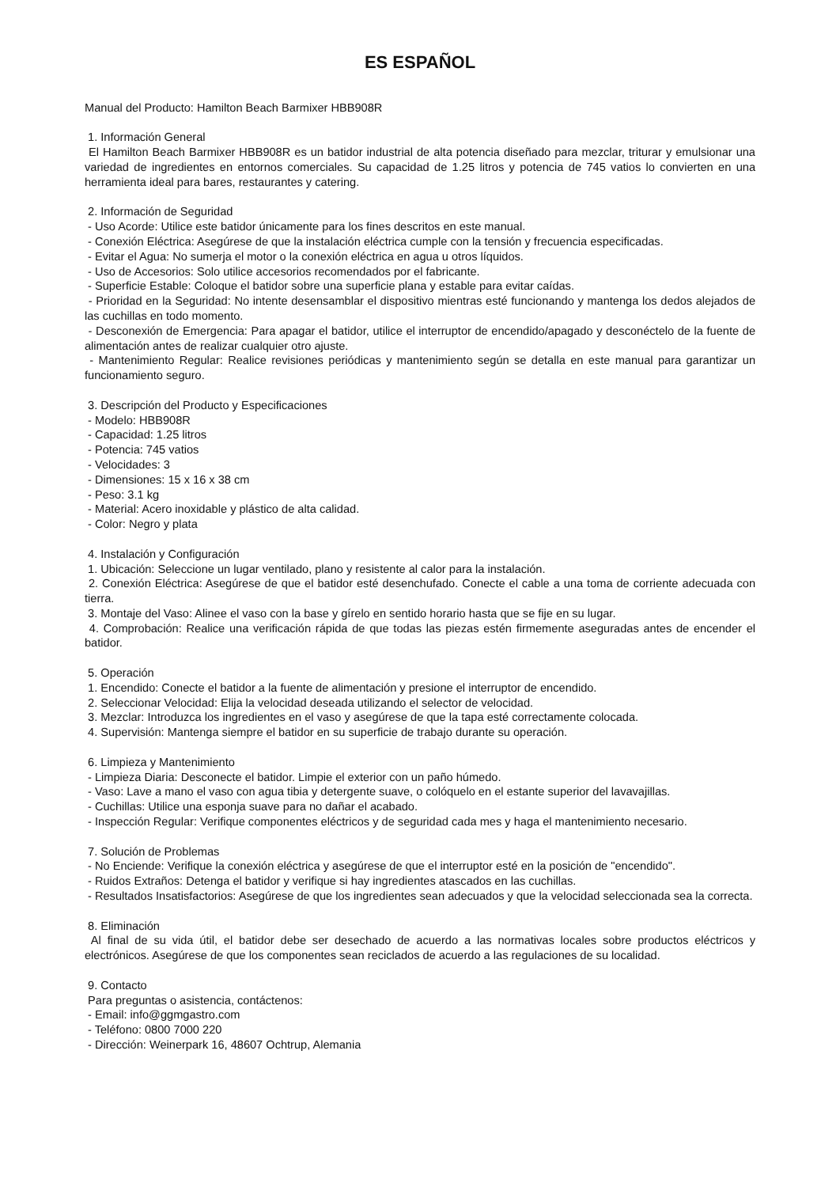ES ESPAÑOL
Manual del Producto: Hamilton Beach Barmixer HBB908R
1. Información General
El Hamilton Beach Barmixer HBB908R es un batidor industrial de alta potencia diseñado para mezclar, triturar y emulsionar una variedad de ingredientes en entornos comerciales. Su capacidad de 1.25 litros y potencia de 745 vatios lo convierten en una herramienta ideal para bares, restaurantes y catering.
2. Información de Seguridad
- Uso Acorde: Utilice este batidor únicamente para los fines descritos en este manual.
- Conexión Eléctrica: Asegúrese de que la instalación eléctrica cumple con la tensión y frecuencia especificadas.
- Evitar el Agua: No sumerja el motor o la conexión eléctrica en agua u otros líquidos.
- Uso de Accesorios: Solo utilice accesorios recomendados por el fabricante.
- Superficie Estable: Coloque el batidor sobre una superficie plana y estable para evitar caídas.
- Prioridad en la Seguridad: No intente desensamblar el dispositivo mientras esté funcionando y mantenga los dedos alejados de las cuchillas en todo momento.
- Desconexión de Emergencia: Para apagar el batidor, utilice el interruptor de encendido/apagado y desconéctelo de la fuente de alimentación antes de realizar cualquier otro ajuste.
- Mantenimiento Regular: Realice revisiones periódicas y mantenimiento según se detalla en este manual para garantizar un funcionamiento seguro.
3. Descripción del Producto y Especificaciones
- Modelo: HBB908R
- Capacidad: 1.25 litros
- Potencia: 745 vatios
- Velocidades: 3
- Dimensiones: 15 x 16 x 38 cm
- Peso: 3.1 kg
- Material: Acero inoxidable y plástico de alta calidad.
- Color: Negro y plata
4. Instalación y Configuración
1. Ubicación: Seleccione un lugar ventilado, plano y resistente al calor para la instalación.
2. Conexión Eléctrica: Asegúrese de que el batidor esté desenchufado. Conecte el cable a una toma de corriente adecuada con tierra.
3. Montaje del Vaso: Alinee el vaso con la base y gírelo en sentido horario hasta que se fije en su lugar.
4. Comprobación: Realice una verificación rápida de que todas las piezas estén firmemente aseguradas antes de encender el batidor.
5. Operación
1. Encendido: Conecte el batidor a la fuente de alimentación y presione el interruptor de encendido.
2. Seleccionar Velocidad: Elija la velocidad deseada utilizando el selector de velocidad.
3. Mezclar: Introduzca los ingredientes en el vaso y asegúrese de que la tapa esté correctamente colocada.
4. Supervisión: Mantenga siempre el batidor en su superficie de trabajo durante su operación.
6. Limpieza y Mantenimiento
- Limpieza Diaria: Desconecte el batidor. Limpie el exterior con un paño húmedo.
- Vaso: Lave a mano el vaso con agua tibia y detergente suave, o colóquelo en el estante superior del lavavajillas.
- Cuchillas: Utilice una esponja suave para no dañar el acabado.
- Inspección Regular: Verifique componentes eléctricos y de seguridad cada mes y haga el mantenimiento necesario.
7. Solución de Problemas
- No Enciende: Verifique la conexión eléctrica y asegúrese de que el interruptor esté en la posición de "encendido".
- Ruidos Extraños: Detenga el batidor y verifique si hay ingredientes atascados en las cuchillas.
- Resultados Insatisfactorios: Asegúrese de que los ingredientes sean adecuados y que la velocidad seleccionada sea la correcta.
8. Eliminación
Al final de su vida útil, el batidor debe ser desechado de acuerdo a las normativas locales sobre productos eléctricos y electrónicos. Asegúrese de que los componentes sean reciclados de acuerdo a las regulaciones de su localidad.
9. Contacto
Para preguntas o asistencia, contáctenos:
- Email: info@ggmgastro.com
- Teléfono: 0800 7000 220
- Dirección: Weinerpark 16, 48607 Ochtrup, Alemania